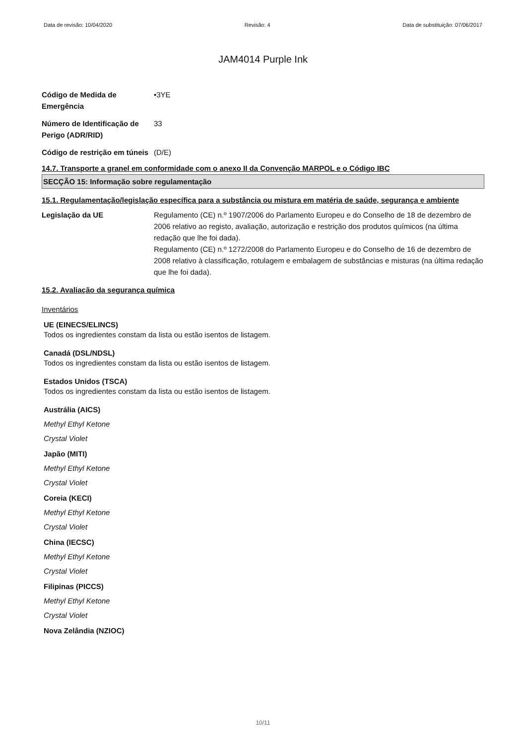Data de revisão: 10/04/2020 Revisão: 4 Data de substituição: 07/06/2017
JAM4014 Purple Ink
Código de Medida de Emergência
•3YE
Número de Identificação de Perigo (ADR/RID)
33
Código de restrição em túneis
(D/E)
14.7. Transporte a granel em conformidade com o anexo II da Convenção MARPOL e o Código IBC
SECÇÃO 15: Informação sobre regulamentação
15.1. Regulamentação/legislação específica para a substância ou mistura em matéria de saúde, segurança e ambiente
Legislação da UE Regulamento (CE) n.º 1907/2006 do Parlamento Europeu e do Conselho de 18 de dezembro de 2006 relativo ao registo, avaliação, autorização e restrição dos produtos químicos (na última redação que lhe foi dada).
Regulamento (CE) n.º 1272/2008 do Parlamento Europeu e do Conselho de 16 de dezembro de 2008 relativo à classificação, rotulagem e embalagem de substâncias e misturas (na última redação que lhe foi dada).
15.2. Avaliação da segurança química
Inventários
UE (EINECS/ELINCS)
Todos os ingredientes constam da lista ou estão isentos de listagem.
Canadá (DSL/NDSL)
Todos os ingredientes constam da lista ou estão isentos de listagem.
Estados Unidos (TSCA)
Todos os ingredientes constam da lista ou estão isentos de listagem.
Austrália (AICS)
Methyl Ethyl Ketone
Crystal Violet
Japão (MITI)
Methyl Ethyl Ketone
Crystal Violet
Coreia (KECI)
Methyl Ethyl Ketone
Crystal Violet
China (IECSC)
Methyl Ethyl Ketone
Crystal Violet
Filipinas (PICCS)
Methyl Ethyl Ketone
Crystal Violet
Nova Zelândia (NZIOC)
10/11